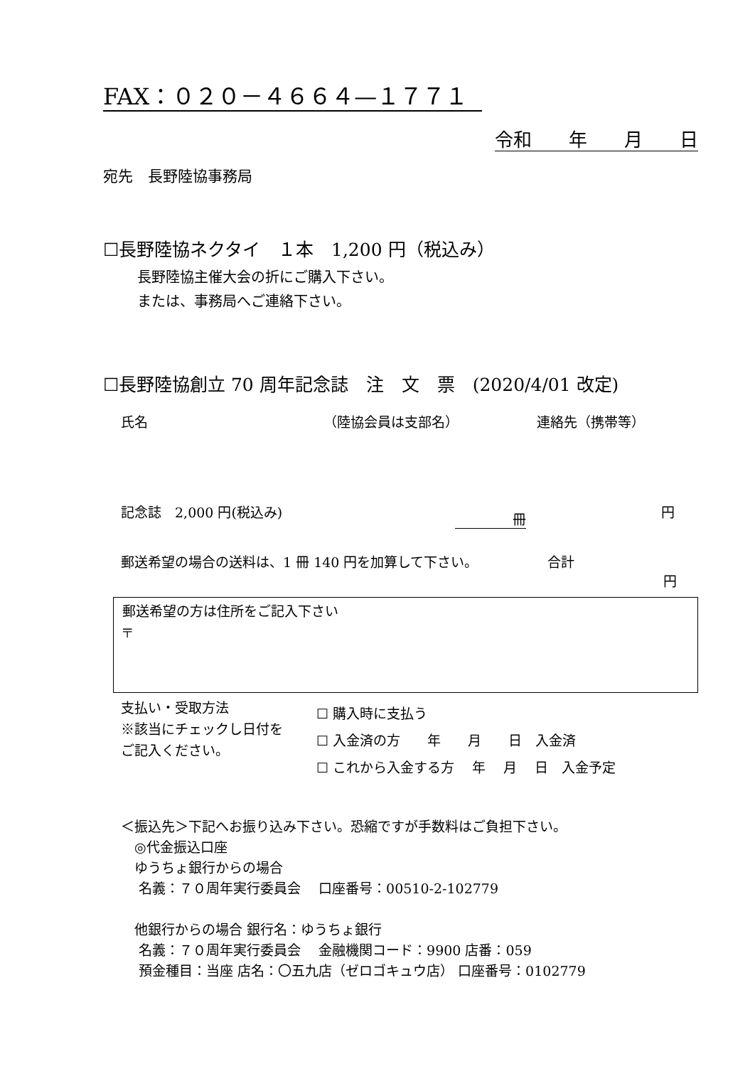FAX：０２０－４６６４—１７７１
令和　　年　　月　　日
宛先　長野陸協事務局
☐長野陸協ネクタイ　１本　1,200 円（税込み）
長野陸協主催大会の折にご購入下さい。
または、事務局へご連絡下さい。
☐長野陸協創立 70 周年記念誌　注　文　票　(2020/4/01 改定)
氏名 （陸協会員は支部名） 連絡先（携帯等）
記念誌　2,000 円(税込み) 冊 円
郵送希望の場合の送料は、1 冊 140 円を加算して下さい。 合計
円
郵送希望の方は住所をご記入下さい
〒
支払い・受取方法
※該当にチェックし日付を
ご記入ください。
☐ 購入時に支払う
☐ 入金済の方　　年　　月　　日　入金済
☐ これから入金する方　 年　 月　 日　入金予定
＜振込先＞下記へお振り込み下さい。恐縮ですが手数料はご負担下さい。
　◎代金振込口座
　ゆうちょ銀行からの場合
　 名義：７０周年実行委員会　 口座番号：00510-2-102779
　他銀行からの場合 銀行名：ゆうちょ銀行
　 名義：７０周年実行委員会　 金融機関コード：9900 店番：059
　 預金種目：当座 店名：〇五九店（ゼロゴキュウ店） 口座番号：0102779